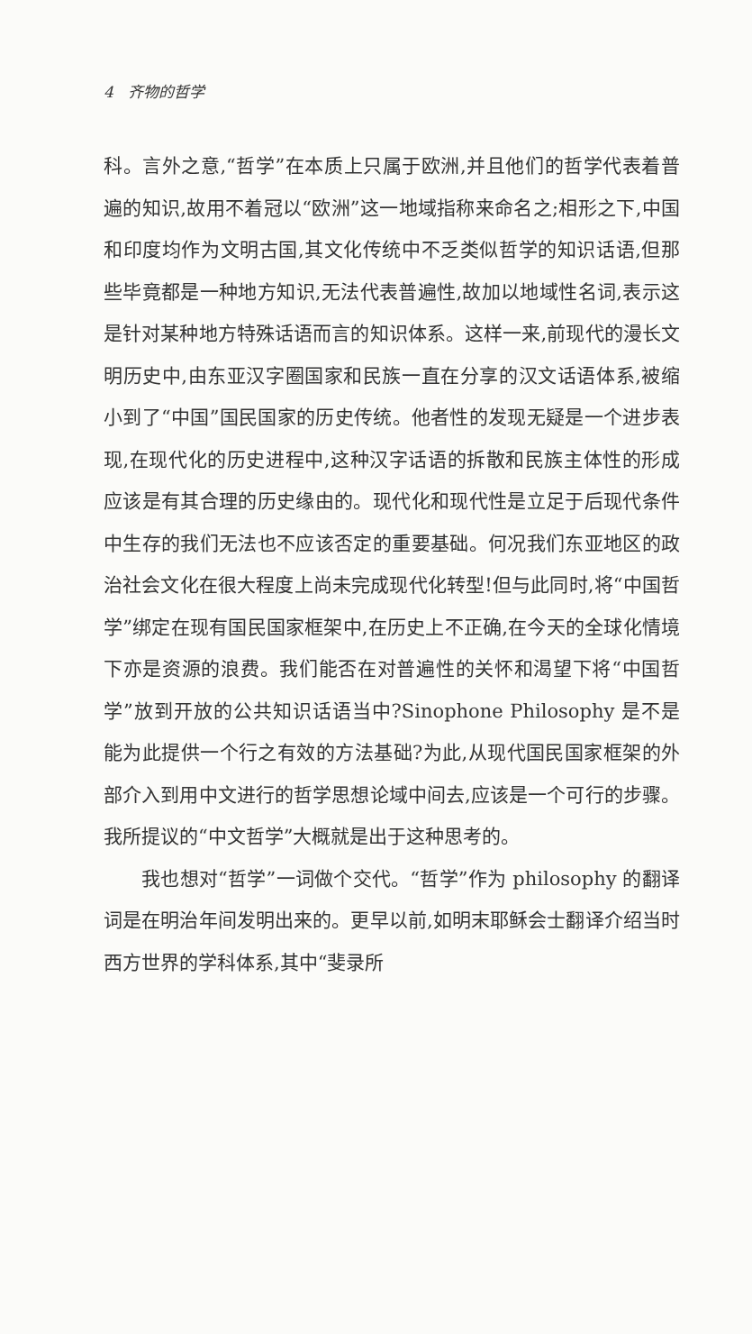4 齐物的哲学
科。言外之意,“哲学”在本质上只属于欧洲,并且他们的哲学代表着普遍的知识,故用不着冠以“欧洲”这一地域指称来命名之;相形之下,中国和印度均作为文明古国,其文化传统中不乏类似哲学的知识话语,但那些毕竟都是一种地方知识,无法代表普遍性,故加以地域性名词,表示这是针对某种地方特殊话语而言的知识体系。这样一来,前现代的漫长文明历史中,由东亚汉字圈国家和民族一直在分享的汉文话语体系,被缩小到了“中国”国民国家的历史传统。他者性的发现无疑是一个进步表现,在现代化的历史进程中,这种汉字话语的拆散和民族主体性的形成应该是有其合理的历史缘由的。现代化和现代性是立足于后现代条件中生存的我们无法也不应该否定的重要基础。何况我们东亚地区的政治社会文化在很大程度上尚未完成现代化转型!但与此同时,将“中国哲学”绑定在现有国民国家框架中,在历史上不正确,在今天的全球化情境下亦是资源的浪费。我们能否在对普遍性的关怀和渴望下将“中国哲学”放到开放的公共知识话语当中?Sinophone Philosophy 是不是能为此提供一个行之有效的方法基础?为此,从现代国民国家框架的外部介入到用中文进行的哲学思想论域中间去,应该是一个可行的步骤。我所提议的“中文哲学”大概就是出于这种思考的。
我也想对“哲学”一词做个交代。“哲学”作为 philosophy 的翻译词是在明治年间发明出来的。更早以前,如明末耶稣会士翻译介绍当时西方世界的学科体系,其中“斐录所